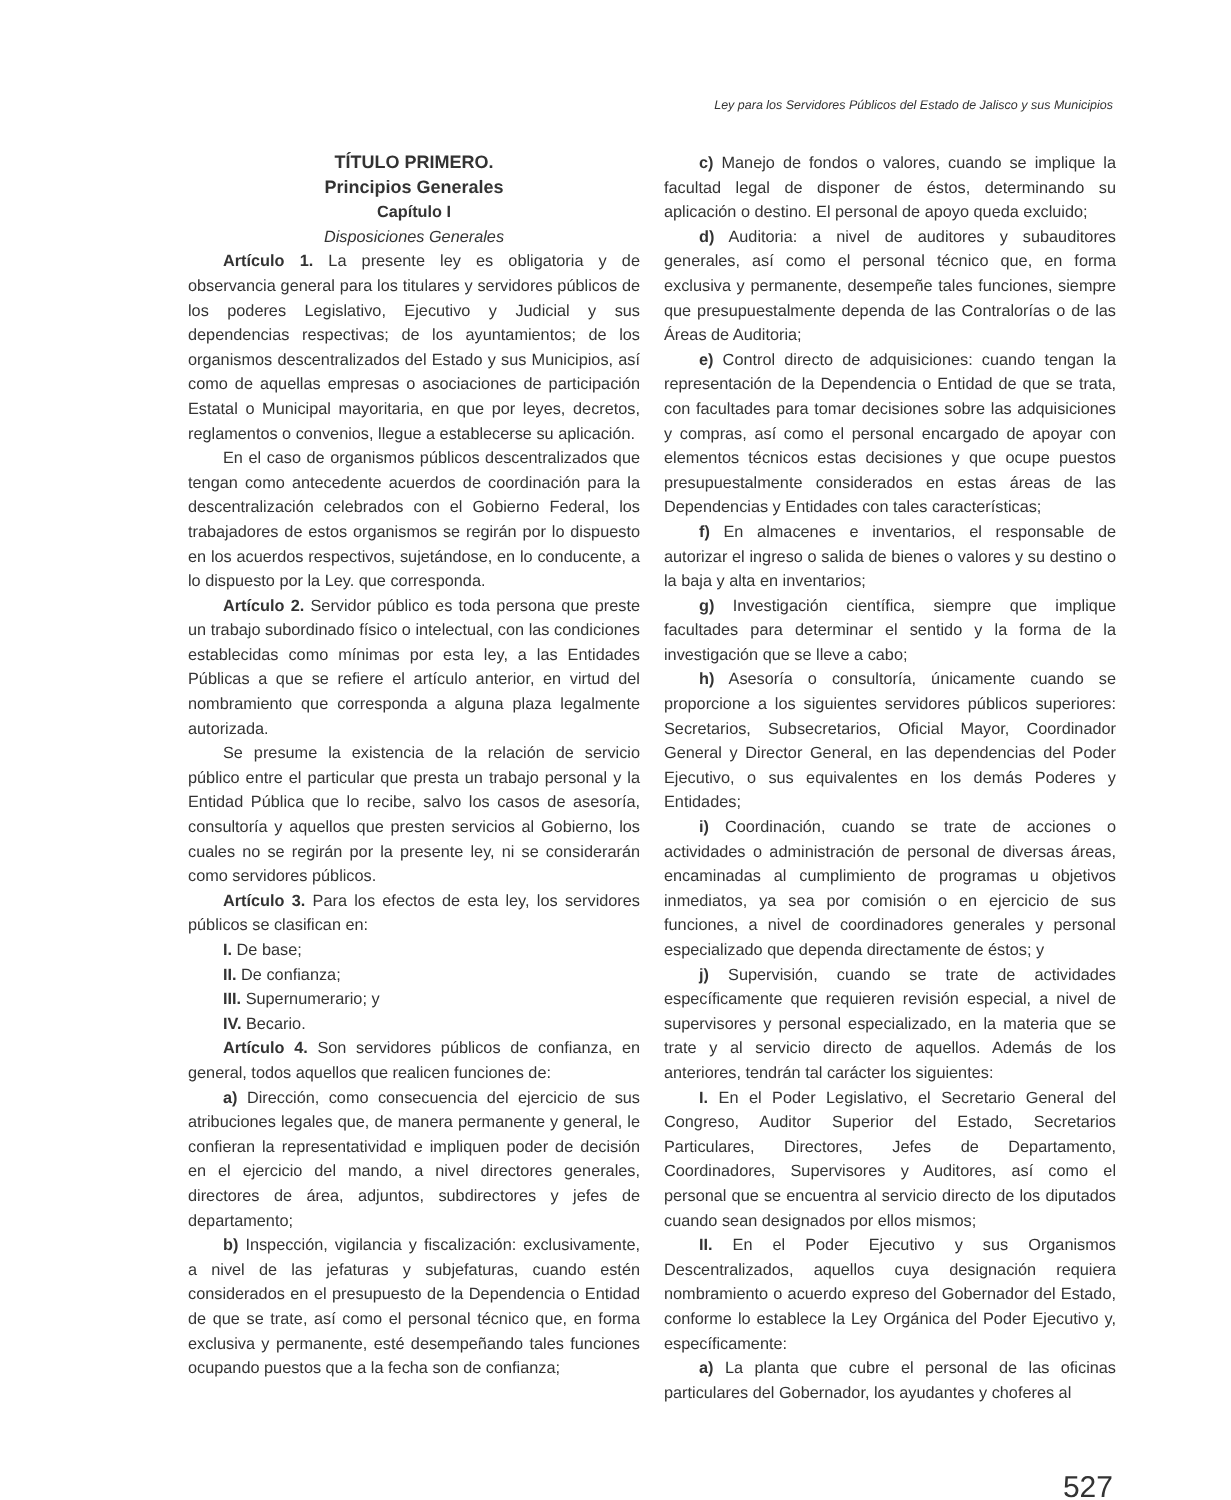Ley para los Servidores Públicos del Estado de Jalisco y sus Municipios
TÍTULO PRIMERO.
Principios Generales
Capítulo I
Disposiciones Generales
Artículo 1. La presente ley es obligatoria y de observancia general para los titulares y servidores públicos de los poderes Legislativo, Ejecutivo y Judicial y sus dependencias respectivas; de los ayuntamientos; de los organismos descentralizados del Estado y sus Municipios, así como de aquellas empresas o asociaciones de participación Estatal o Municipal mayoritaria, en que por leyes, decretos, reglamentos o convenios, llegue a establecerse su aplicación.
En el caso de organismos públicos descentralizados que tengan como antecedente acuerdos de coordinación para la descentralización celebrados con el Gobierno Federal, los trabajadores de estos organismos se regirán por lo dispuesto en los acuerdos respectivos, sujetándose, en lo conducente, a lo dispuesto por la Ley. que corresponda.
Artículo 2. Servidor público es toda persona que preste un trabajo subordinado físico o intelectual, con las condiciones establecidas como mínimas por esta ley, a las Entidades Públicas a que se refiere el artículo anterior, en virtud del nombramiento que corresponda a alguna plaza legalmente autorizada.
Se presume la existencia de la relación de servicio público entre el particular que presta un trabajo personal y la Entidad Pública que lo recibe, salvo los casos de asesoría, consultoría y aquellos que presten servicios al Gobierno, los cuales no se regirán por la presente ley, ni se considerarán como servidores públicos.
Artículo 3. Para los efectos de esta ley, los servidores públicos se clasifican en:
I. De base;
II. De confianza;
III. Supernumerario; y
IV. Becario.
Artículo 4. Son servidores públicos de confianza, en general, todos aquellos que realicen funciones de:
a) Dirección, como consecuencia del ejercicio de sus atribuciones legales que, de manera permanente y general, le confieran la representatividad e impliquen poder de decisión en el ejercicio del mando, a nivel directores generales, directores de área, adjuntos, subdirectores y jefes de departamento;
b) Inspección, vigilancia y fiscalización: exclusivamente, a nivel de las jefaturas y subjefaturas, cuando estén considerados en el presupuesto de la Dependencia o Entidad de que se trate, así como el personal técnico que, en forma exclusiva y permanente, esté desempeñando tales funciones ocupando puestos que a la fecha son de confianza;
c) Manejo de fondos o valores, cuando se implique la facultad legal de disponer de éstos, determinando su aplicación o destino. El personal de apoyo queda excluido;
d) Auditoria: a nivel de auditores y subauditores generales, así como el personal técnico que, en forma exclusiva y permanente, desempeñe tales funciones, siempre que presupuestalmente dependa de las Contralorías o de las Áreas de Auditoria;
e) Control directo de adquisiciones: cuando tengan la representación de la Dependencia o Entidad de que se trata, con facultades para tomar decisiones sobre las adquisiciones y compras, así como el personal encargado de apoyar con elementos técnicos estas decisiones y que ocupe puestos presupuestalmente considerados en estas áreas de las Dependencias y Entidades con tales características;
f) En almacenes e inventarios, el responsable de autorizar el ingreso o salida de bienes o valores y su destino o la baja y alta en inventarios;
g) Investigación científica, siempre que implique facultades para determinar el sentido y la forma de la investigación que se lleve a cabo;
h) Asesoría o consultoría, únicamente cuando se proporcione a los siguientes servidores públicos superiores: Secretarios, Subsecretarios, Oficial Mayor, Coordinador General y Director General, en las dependencias del Poder Ejecutivo, o sus equivalentes en los demás Poderes y Entidades;
i) Coordinación, cuando se trate de acciones o actividades o administración de personal de diversas áreas, encaminadas al cumplimiento de programas u objetivos inmediatos, ya sea por comisión o en ejercicio de sus funciones, a nivel de coordinadores generales y personal especializado que dependa directamente de éstos; y
j) Supervisión, cuando se trate de actividades específicamente que requieren revisión especial, a nivel de supervisores y personal especializado, en la materia que se trate y al servicio directo de aquellos. Además de los anteriores, tendrán tal carácter los siguientes:
I. En el Poder Legislativo, el Secretario General del Congreso, Auditor Superior del Estado, Secretarios Particulares, Directores, Jefes de Departamento, Coordinadores, Supervisores y Auditores, así como el personal que se encuentra al servicio directo de los diputados cuando sean designados por ellos mismos;
II. En el Poder Ejecutivo y sus Organismos Descentralizados, aquellos cuya designación requiera nombramiento o acuerdo expreso del Gobernador del Estado, conforme lo establece la Ley Orgánica del Poder Ejecutivo y, específicamente:
a) La planta que cubre el personal de las oficinas particulares del Gobernador, los ayudantes y choferes al
527